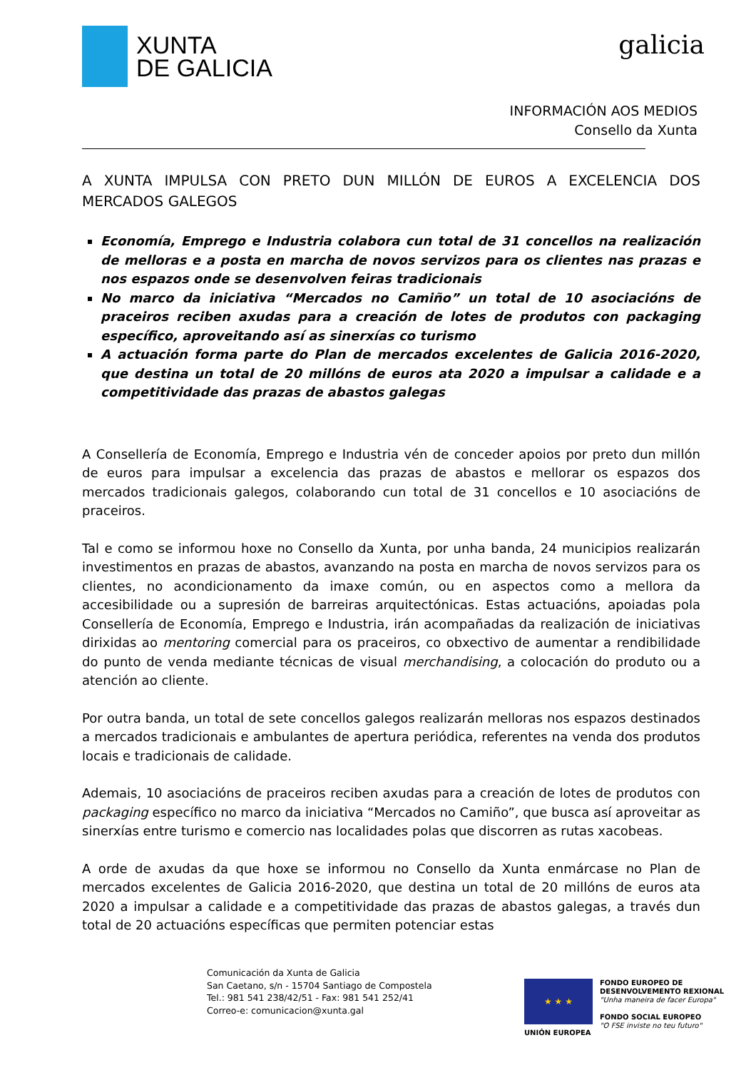XUNTA
DE GALICIA
galicia
INFORMACIÓN AOS MEDIOS
Consello da Xunta
A XUNTA IMPULSA CON PRETO DUN MILLÓN DE EUROS A EXCELENCIA DOS MERCADOS GALEGOS
Economía, Emprego e Industria colabora cun total de 31 concellos na realización de melloras e a posta en marcha de novos servizos para os clientes nas prazas e nos espazos onde se desenvolven feiras tradicionais
No marco da iniciativa “Mercados no Camiño” un total de 10 asociacións de praceiros reciben axudas para a creación de lotes de produtos con packaging específico, aproveitando así as sinerxías co turismo
A actuación forma parte do Plan de mercados excelentes de Galicia 2016-2020, que destina un total de 20 millóns de euros ata 2020 a impulsar a calidade e a competitividade das prazas de abastos galegas
A Consellería de Economía, Emprego e Industria vén de conceder apoios por preto dun millón de euros para impulsar a excelencia das prazas de abastos e mellorar os espazos dos mercados tradicionais galegos, colaborando cun total de 31 concellos e 10 asociacións de praceiros.
Tal e como se informou hoxe no Consello da Xunta, por unha banda, 24 municipios realizarán investimentos en prazas de abastos, avanzando na posta en marcha de novos servizos para os clientes, no acondicionamento da imaxe común, ou en aspectos como a mellora da accesibilidade ou a supresión de barreiras arquitectónicas. Estas actuacións, apoiadas pola Consellería de Economía, Emprego e Industria, irán acompañadas da realización de iniciativas dirixidas ao mentoring comercial para os praceiros, co obxectivo de aumentar a rendibilidade do punto de venda mediante técnicas de visual merchandising, a colocación do produto ou a atención ao cliente.
Por outra banda, un total de sete concellos galegos realizarán melloras nos espazos destinados a mercados tradicionais e ambulantes de apertura periódica, referentes na venda dos produtos locais e tradicionais de calidade.
Ademais, 10 asociacións de praceiros reciben axudas para a creación de lotes de produtos con packaging específico no marco da iniciativa “Mercados no Camiño”, que busca así aproveitar as sinerxías entre turismo e comercio nas localidades polas que discorren as rutas xacobeas.
A orde de axudas da que hoxe se informou no Consello da Xunta enmárcase no Plan de mercados excelentes de Galicia 2016-2020, que destina un total de 20 millóns de euros ata 2020 a impulsar a calidade e a competitividade das prazas de abastos galegas, a través dun total de 20 actuacións específicas que permiten potenciar estas
Comunicación da Xunta de Galicia
San Caetano, s/n - 15704 Santiago de Compostela
Tel.: 981 541 238/42/51 - Fax: 981 541 252/41
Correo-e: comunicacion@xunta.gal
★ ★ ★
UNIÓN EUROPEA
FONDO EUROPEO DE
DESENVOLVEMENTO REXIONAL
"Unha maneira de facer Europa"
FONDO SOCIAL EUROPEO
"O FSE inviste no teu futuro"